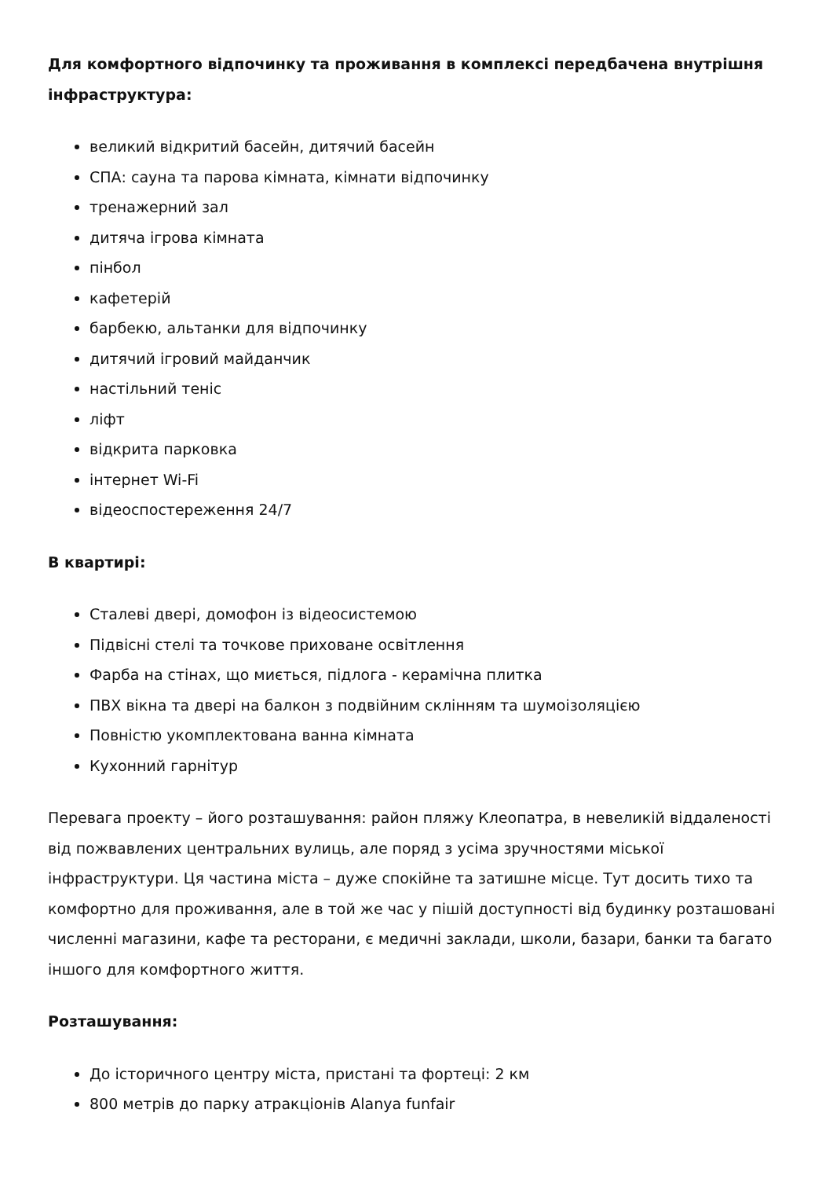Для комфортного відпочинку та проживання в комплексі передбачена внутрішня інфраструктура:
великий відкритий басейн, дитячий басейн
СПА: сауна та парова кімната, кімнати відпочинку
тренажерний зал
дитяча ігрова кімната
пінбол
кафетерій
барбекю, альтанки для відпочинку
дитячий ігровий майданчик
настільний теніс
ліфт
відкрита парковка
інтернет Wi-Fi
відеоспостереження 24/7
В квартирі:
Сталеві двері, домофон із відеосистемою
Підвісні стелі та точкове приховане освітлення
Фарба на стінах, що миється, підлога - керамічна плитка
ПВХ вікна та двері на балкон з подвійним склінням та шумоізоляцією
Повністю укомплектована ванна кімната
Кухонний гарнітур
Перевага проекту – його розташування: район пляжу Клеопатра, в невеликій віддаленості від пожвавлених центральних вулиць, але поряд з усіма зручностями міської інфраструктури. Ця частина міста – дуже спокійне та затишне місце. Тут досить тихо та комфортно для проживання, але в той же час у пішій доступності від будинку розташовані численні магазини, кафе та ресторани, є медичні заклади, школи, базари, банки та багато іншого для комфортного життя.
Розташування:
До історичного центру міста, пристані та фортеці: 2 км
800 метрів до парку атракціонів Alanya funfair